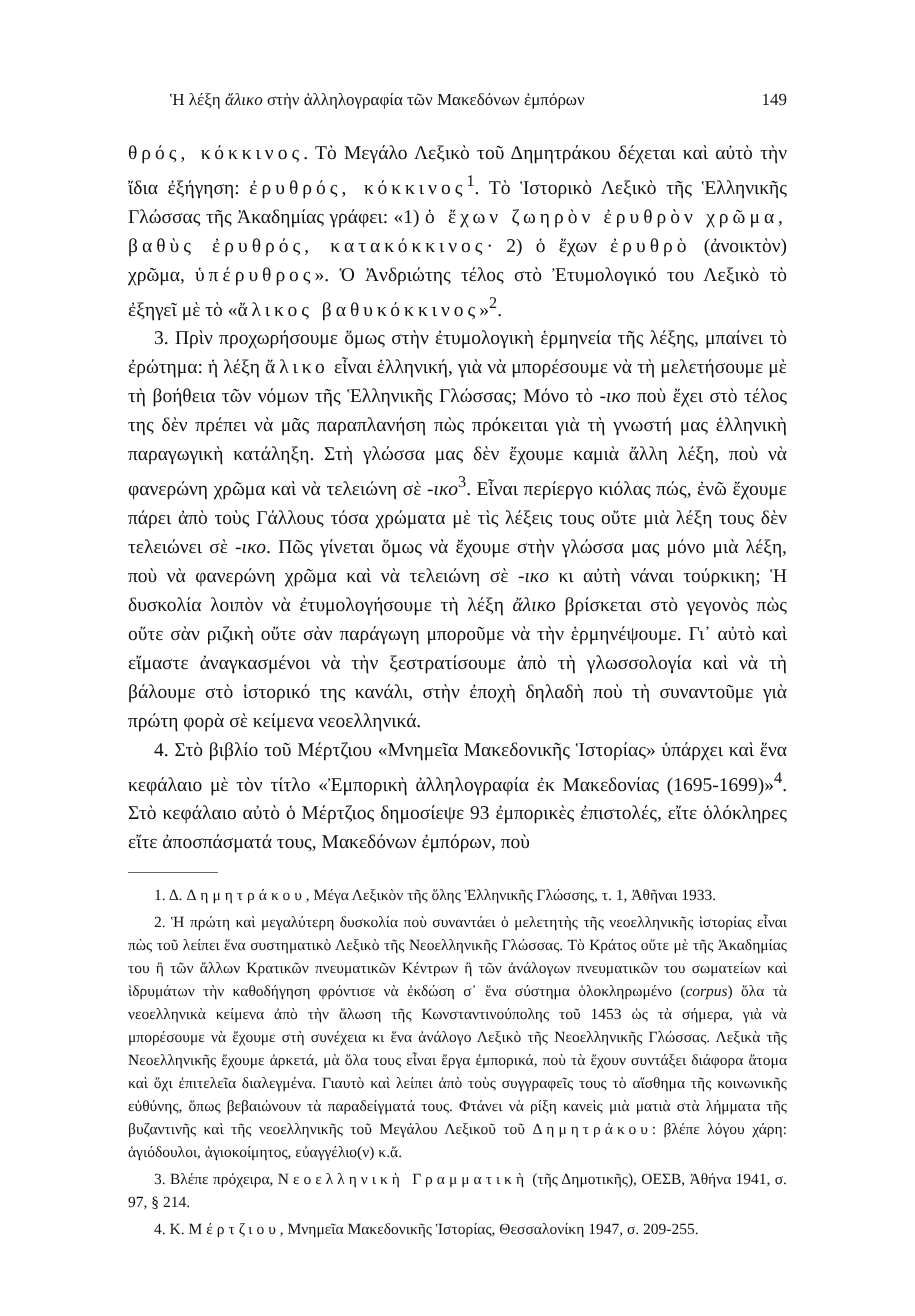Ἡ λέξη ἄλικο στὴν ἀλληλογραφία τῶν Μακεδόνων ἐμπόρων 149
θρός, κόκκινος. Τὸ Μεγάλο Λεξικὸ τοῦ Δημητράκου δέχεται καὶ αὐτὸ τὴν ἴδια ἐξήγηση: ἐρυθρός, κόκκινος<sup>1</sup>. Τὸ Ἱστορικὸ Λεξικὸ τῆς Ἑλληνικῆς Γλώσσας τῆς Ἀκαδημίας γράφει: «1) ὁ ἔχων ζωηρὸν ἐρυθρὸν χρῶμα, βαθὺς ἐρυθρός, κατακόκκινος· 2) ὁ ἔχων ἐρυθρὸ (ἀνοικτὸν) χρῶμα, ὑπέρυθρος». Ὁ Ἀνδριώτης τέλος στὸ Ἐτυμολογικό του Λεξικὸ τὸ ἐξηγεῖ μὲ τὸ «ἄλικος βαθυκόκκινος»<sup>2</sup>.
3. Πρὶν προχωρήσουμε ὅμως στὴν ἐτυμολογικὴ ἑρμηνεία τῆς λέξης, μπαίνει τὸ ἐρώτημα: ἡ λέξη ἄλικο εἶναι ἑλληνική, γιὰ νὰ μπορέσουμε νὰ τὴ μελετήσουμε μὲ τὴ βοήθεια τῶν νόμων τῆς Ἑλληνικῆς Γλώσσας; Μόνο τὸ -ικο ποὺ ἔχει στὸ τέλος της δὲν πρέπει νὰ μᾶς παραπλανήση πὼς πρόκειται γιὰ τὴ γνωστή μας ἑλληνικὴ παραγωγικὴ κατάληξη. Στὴ γλώσσα μας δὲν ἔχουμε καμιὰ ἄλλη λέξη, ποὺ νὰ φανερώνη χρῶμα καὶ νὰ τελειώνη σὲ -ικο<sup>3</sup>. Εἶναι περίεργο κιόλας πώς, ἐνῶ ἔχουμε πάρει ἀπὸ τοὺς Γάλλους τόσα χρώματα μὲ τὶς λέξεις τους οὔτε μιὰ λέξη τους δὲν τελειώνει σὲ -ικο. Πῶς γίνεται ὅμως νὰ ἔχουμε στὴν γλώσσα μας μόνο μιὰ λέξη, ποὺ νὰ φανερώνη χρῶμα καὶ νὰ τελειώνη σὲ -ικο κι αὐτὴ νάναι τούρκικη; Ἡ δυσκολία λοιπὸν νὰ ἐτυμολογήσουμε τὴ λέξη ἄλικο βρίσκεται στὸ γεγονὸς πὼς οὔτε σὰν ριζικὴ οὔτε σὰν παράγωγη μποροῦμε νὰ τὴν ἑρμηνέψουμε. Γι᾿ αὐτὸ καὶ εἴμαστε ἀναγκασμένοι νὰ τὴν ξεστρατίσουμε ἀπὸ τὴ γλωσσολογία καὶ νὰ τὴ βάλουμε στὸ ἱστορικό της κανάλι, στὴν ἐποχὴ δηλαδὴ ποὺ τὴ συναντοῦμε γιὰ πρώτη φορὰ σὲ κείμενα νεοελληνικά.
4. Στὸ βιβλίο τοῦ Μέρτζιου «Μνημεῖα Μακεδονικῆς Ἱστορίας» ὑπάρχει καὶ ἕνα κεφάλαιο μὲ τὸν τίτλο «Ἐμπορικὴ ἀλληλογραφία ἐκ Μακεδονίας (1695-1699)»<sup>4</sup>. Στὸ κεφάλαιο αὐτὸ ὁ Μέρτζιος δημοσίεψε 93 ἐμπορικὲς ἐπιστολές, εἴτε ὁλόκληρες εἴτε ἀποσπάσματά τους, Μακεδόνων ἐμπόρων, ποὺ
1. Δ. Δημητράκου, Μέγα Λεξικὸν τῆς ὅλης Ἑλληνικῆς Γλώσσης, τ. 1, Ἀθῆναι 1933.
2. Ἡ πρώτη καὶ μεγαλύτερη δυσκολία ποὺ συναντάει ὁ μελετητὴς τῆς νεοελληνικῆς ἱστορίας εἶναι πὼς τοῦ λείπει ἕνα συστηματικὸ Λεξικὸ τῆς Νεοελληνικῆς Γλώσσας. Τὸ Κράτος οὔτε μὲ τῆς Ἀκαδημίας του ἢ τῶν ἄλλων Κρατικῶν πνευματικῶν Κέντρων ἢ τῶν ἀνάλογων πνευματικῶν του σωματείων καὶ ἱδρυμάτων τὴν καθοδήγηση φρόντισε νὰ ἐκδώση σ᾿ ἕνα σύστημα ὁλοκληρωμένο (corpus) ὅλα τὰ νεοελληνικὰ κείμενα ἀπὸ τὴν ἅλωση τῆς Κωνσταντινούπολης τοῦ 1453 ὡς τὰ σήμερα, γιὰ νὰ μπορέσουμε νὰ ἔχουμε στὴ συνέχεια κι ἕνα ἀνάλογο Λεξικὸ τῆς Νεοελληνικῆς Γλώσσας. Λεξικὰ τῆς Νεοελληνικῆς ἔχουμε ἀρκετά, μὰ ὅλα τους εἶναι ἔργα ἐμπορικά, ποὺ τὰ ἔχουν συντάξει διάφορα ἄτομα καὶ ὄχι ἐπιτελεῖα διαλεγμένα. Γιαυτὸ καὶ λείπει ἀπὸ τοὺς συγγραφεῖς τους τὸ αἴσθημα τῆς κοινωνικῆς εὐθύνης, ὅπως βεβαιώνουν τὰ παραδείγματά τους. Φτάνει νὰ ρίξη κανεὶς μιὰ ματιὰ στὰ λήμματα τῆς βυζαντινῆς καὶ τῆς νεοελληνικῆς τοῦ Μεγάλου Λεξικοῦ τοῦ Δημητράκου: βλέπε λόγου χάρη: ἁγιόδουλοι, ἁγιοκοίμητος, εὐαγγέλιο(ν) κ.ἄ.
3. Βλέπε πρόχειρα, Νεοελληνικὴ Γραμματικὴ (τῆς Δημοτικῆς), ΟΕΣΒ, Ἀθήνα 1941, σ. 97, § 214.
4. Κ. Μέρτζιου, Μνημεῖα Μακεδονικῆς Ἱστορίας, Θεσσαλονίκη 1947, σ. 209-255.